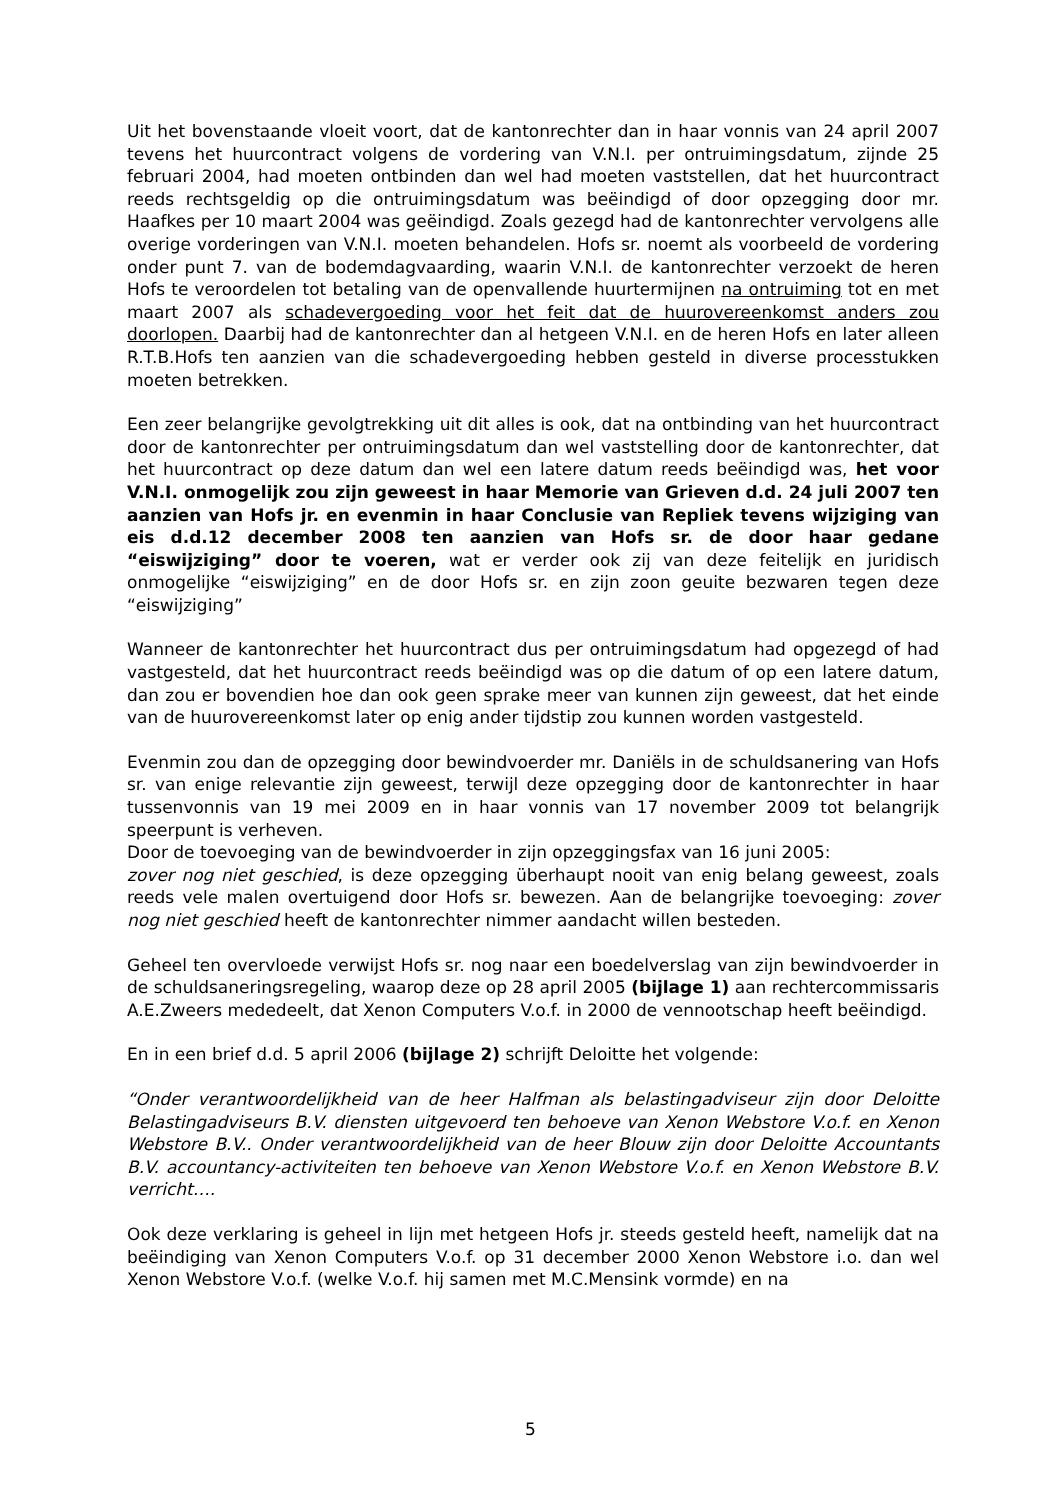Uit het bovenstaande vloeit voort, dat de kantonrechter dan in haar vonnis van 24 april 2007 tevens het huurcontract volgens de vordering van V.N.I. per ontruimingsdatum, zijnde 25 februari 2004, had moeten ontbinden dan wel had moeten vaststellen, dat het huurcontract reeds rechtsgeldig op die ontruimingsdatum was beëindigd of door opzegging door mr. Haafkes per 10 maart 2004 was geëindigd. Zoals gezegd had de kantonrechter vervolgens alle overige vorderingen van V.N.I. moeten behandelen. Hofs sr. noemt als voorbeeld de vordering onder punt 7. van de bodemdagvaarding, waarin V.N.I. de kantonrechter verzoekt de heren Hofs te veroordelen tot betaling van de openvallende huurtermijnen na ontruiming tot en met maart 2007 als schadevergoeding voor het feit dat de huurovereenkomst anders zou doorlopen. Daarbij had de kantonrechter dan al hetgeen V.N.I. en de heren Hofs en later alleen R.T.B.Hofs ten aanzien van die schadevergoeding hebben gesteld in diverse processtukken moeten betrekken.
Een zeer belangrijke gevolgtrekking uit dit alles is ook, dat na ontbinding van het huurcontract door de kantonrechter per ontruimingsdatum dan wel vaststelling door de kantonrechter, dat het huurcontract op deze datum dan wel een latere datum reeds beëindigd was, het voor V.N.I. onmogelijk zou zijn geweest in haar Memorie van Grieven d.d. 24 juli 2007 ten aanzien van Hofs jr. en evenmin in haar Conclusie van Repliek tevens wijziging van eis d.d.12 december 2008 ten aanzien van Hofs sr. de door haar gedane “eiswijziging” door te voeren, wat er verder ook zij van deze feitelijk en juridisch onmogelijke “eiswijziging” en de door Hofs sr. en zijn zoon geuite bezwaren tegen deze “eiswijziging”
Wanneer de kantonrechter het huurcontract dus per ontruimingsdatum had opgezegd of had vastgesteld, dat het huurcontract reeds beëindigd was op die datum of op een latere datum, dan zou er bovendien hoe dan ook geen sprake meer van kunnen zijn geweest, dat het einde van de huurovereenkomst later op enig ander tijdstip zou kunnen worden vastgesteld.
Evenmin zou dan de opzegging door bewindvoerder mr. Daniëls in de schuldsanering van Hofs sr. van enige relevantie zijn geweest, terwijl deze opzegging door de kantonrechter in haar tussenvonnis van 19 mei 2009 en in haar vonnis van 17 november 2009 tot belangrijk speerpunt is verheven.
Door de toevoeging van de bewindvoerder in zijn opzeggingsfax van 16 juni 2005:
zover nog niet geschied, is deze opzegging überhaupt nooit van enig belang geweest, zoals reeds vele malen overtuigend door Hofs sr. bewezen. Aan de belangrijke toevoeging: zover nog niet geschied heeft de kantonrechter nimmer aandacht willen besteden.
Geheel ten overvloede verwijst Hofs sr. nog naar een boedelverslag van zijn bewindvoerder in de schuldsaneringsregeling, waarop deze op 28 april 2005 (bijlage 1) aan rechtercommissaris A.E.Zweers mededeelt, dat Xenon Computers V.o.f. in 2000 de vennootschap heeft beëindigd.
En in een brief d.d. 5 april 2006 (bijlage 2) schrijft Deloitte het volgende:
“Onder verantwoordelijkheid van de heer Halfman als belastingadviseur zijn door Deloitte Belastingadviseurs B.V. diensten uitgevoerd ten behoeve van Xenon Webstore V.o.f. en Xenon Webstore B.V.. Onder verantwoordelijkheid van de heer Blouw zijn door Deloitte Accountants B.V. accountancy-activiteiten ten behoeve van Xenon Webstore V.o.f. en Xenon Webstore B.V. verricht….
Ook deze verklaring is geheel in lijn met hetgeen Hofs jr. steeds gesteld heeft, namelijk dat na beëindiging van Xenon Computers V.o.f. op 31 december 2000 Xenon Webstore i.o. dan wel Xenon Webstore V.o.f. (welke V.o.f. hij samen met M.C.Mensink vormde) en na
5